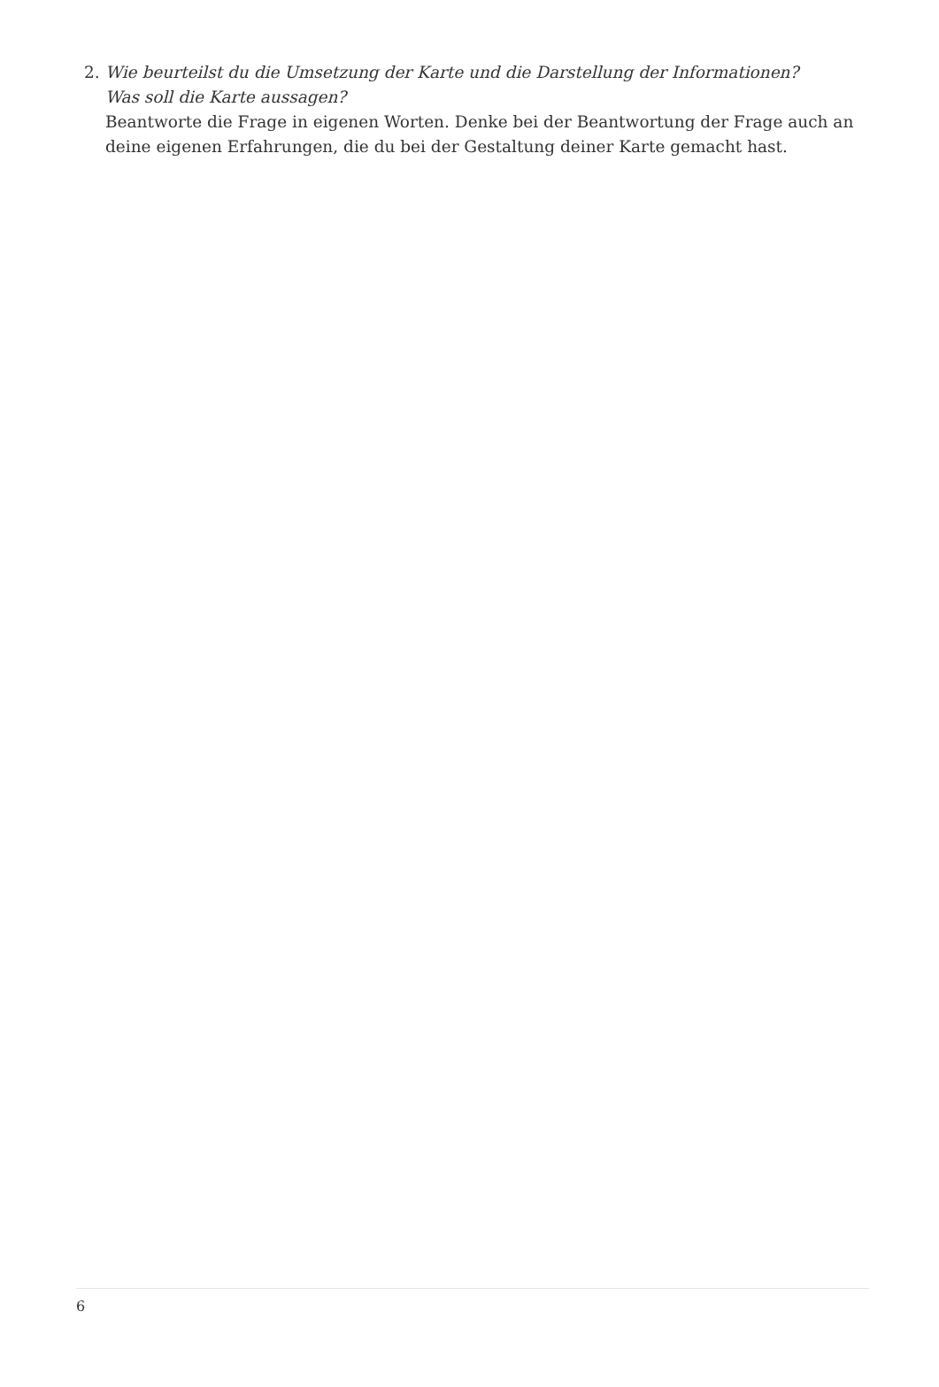2. Wie beurteilst du die Umsetzung der Karte und die Darstellung der Informationen?
Was soll die Karte aussagen?
Beantworte die Frage in eigenen Worten. Denke bei der Beantwortung der Frage auch an deine eigenen Erfahrungen, die du bei der Gestaltung deiner Karte gemacht hast.
6